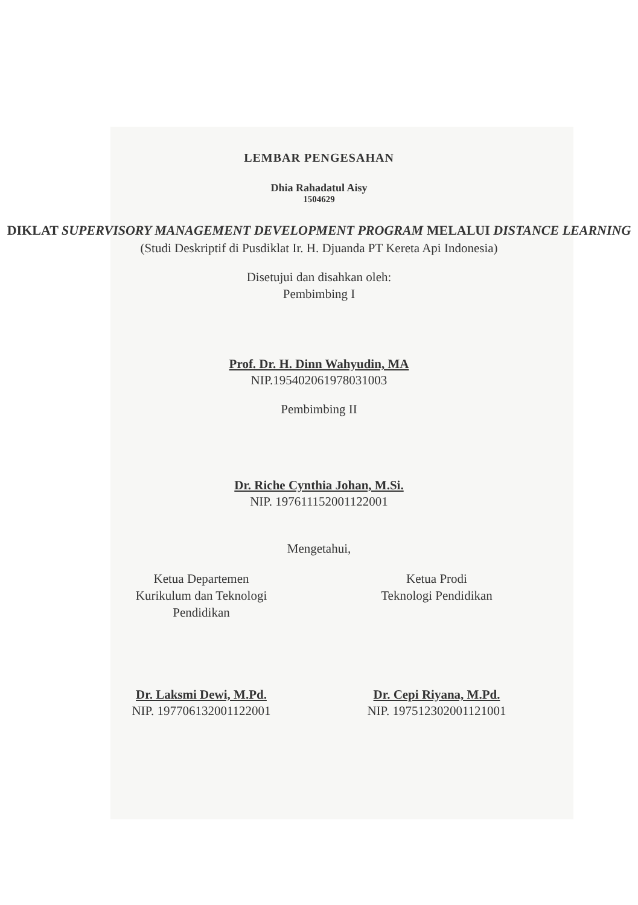LEMBAR PENGESAHAN
Dhia Rahadatul Aisy
1504629
DIKLAT SUPERVISORY MANAGEMENT DEVELOPMENT PROGRAM MELALUI DISTANCE LEARNING
(Studi Deskriptif di Pusdiklat Ir. H. Djuanda PT Kereta Api Indonesia)
Disetujui dan disahkan oleh:
Pembimbing I
Prof. Dr. H. Dinn Wahyudin, MA
NIP.195402061978031003
Pembimbing II
Dr. Riche Cynthia Johan, M.Si.
NIP. 197611152001122001
Mengetahui,
Ketua Departemen
Kurikulum dan Teknologi
Pendidikan
Dr. Laksmi Dewi, M.Pd.
NIP. 197706132001122001
Ketua Prodi
Teknologi Pendidikan
Dr. Cepi Riyana, M.Pd.
NIP. 197512302001121001